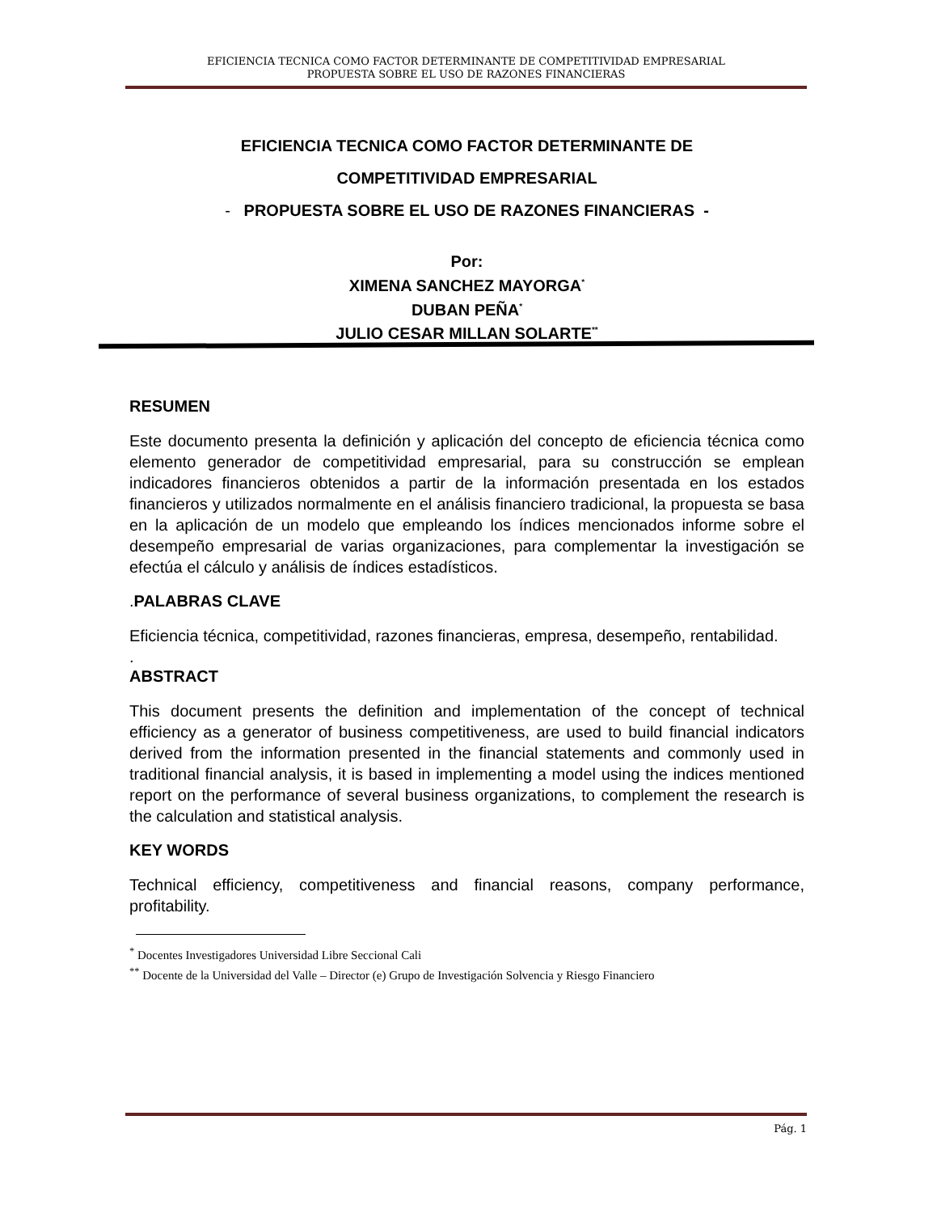EFICIENCIA TECNICA COMO FACTOR DETERMINANTE DE COMPETITIVIDAD EMPRESARIAL
PROPUESTA SOBRE EL USO DE RAZONES FINANCIERAS
EFICIENCIA TECNICA COMO FACTOR DETERMINANTE DE
COMPETITIVIDAD EMPRESARIAL
- PROPUESTA SOBRE EL USO DE RAZONES FINANCIERAS -
Por:
XIMENA SANCHEZ MAYORGA<sup>*</sup>
DUBAN PEÑA<sup>*</sup>
JULIO CESAR MILLAN SOLARTE<sup>**</sup>
RESUMEN
Este documento presenta la definición y aplicación del concepto de eficiencia técnica como elemento generador de competitividad empresarial, para su construcción se emplean indicadores financieros obtenidos a partir de la información presentada en los estados financieros y utilizados normalmente en el análisis financiero tradicional, la propuesta se basa en la aplicación de un modelo que empleando los índices mencionados informe sobre el desempeño empresarial de varias organizaciones, para complementar la investigación se efectúa el cálculo y análisis de índices estadísticos.
. PALABRAS CLAVE
Eficiencia técnica, competitividad, razones financieras, empresa, desempeño, rentabilidad.
.
ABSTRACT
This document presents the definition and implementation of the concept of technical efficiency as a generator of business competitiveness, are used to build financial indicators derived from the information presented in the financial statements and commonly used in traditional financial analysis, it is based in implementing a model using the indices mentioned report on the performance of several business organizations, to complement the research is the calculation and statistical analysis.
KEY WORDS
Technical efficiency, competitiveness and financial reasons, company performance, profitability.
<sup>*</sup> Docentes Investigadores Universidad Libre Seccional Cali
<sup>**</sup> Docente de la Universidad del Valle – Director (e) Grupo de Investigación Solvencia y Riesgo Financiero
Pág. 1